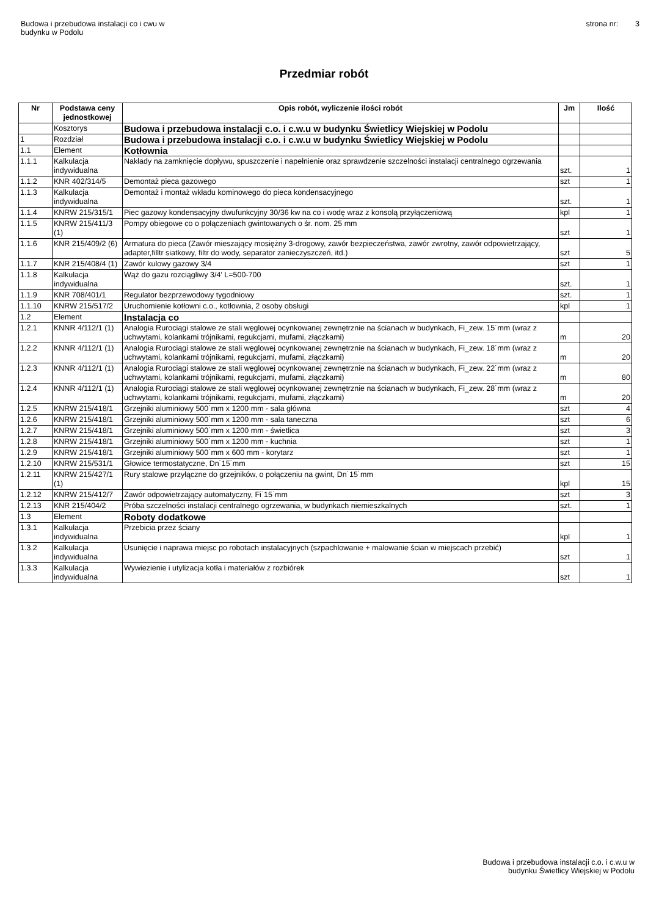Budowa i przebudowa instalacji co i cwu w
budynku w Podolu
strona nr: 3
Przedmiar robót
| Nr | Podstawa ceny jednostkowej | Opis robót, wyliczenie ilości robót | Jm | Ilość |
| --- | --- | --- | --- | --- |
| | Kosztorys | Budowa i przebudowa instalacji c.o. i c.w.u w budynku Świetlicy Wiejskiej w Podolu | | |
| 1 | Rozdział | Budowa i przebudowa instalacji c.o. i c.w.u w budynku Świetlicy Wiejskiej w Podolu | | |
| 1.1 | Element | Kotłownia | | |
| 1.1.1 | Kalkulacja indywidualna | Nakłady na zamknięcie dopływu, spuszczenie i napełnienie oraz sprawdzenie szczelności instalacji centralnego ogrzewania | szt. | 1 |
| 1.1.2 | KNR 402/314/5 | Demontaż pieca gazowego | szt | 1 |
| 1.1.3 | Kalkulacja indywidualna | Demontaż i montaż wkładu kominowego do pieca kondensacyjnego | szt. | 1 |
| 1.1.4 | KNRW 215/315/1 | Piec gazowy kondensacyjny dwufunkcyjny 30/36 kw na co i wodę wraz z konsolą przyłączeniową | kpl | 1 |
| 1.1.5 | KNRW 215/411/3 (1) | Pompy obiegowe co o połączeniach gwintowanych o śr. nom. 25 mm | szt | 1 |
| 1.1.6 | KNR 215/409/2 (6) | Armatura do pieca (Zawór mieszający mosiężny 3-drogowy, zawór bezpieczeństwa, zawór zwrotny, zawór odpowietrzający, adapter,filltr siatkowy, filtr do wody, separator zanieczyszczeń, itd.) | szt | 5 |
| 1.1.7 | KNR 215/408/4 (1) | Zawór kulowy gazowy 3/4 | szt | 1 |
| 1.1.8 | Kalkulacja indywidualna | Wąż do gazu rozciągliwy 3/4' L=500-700 | szt. | 1 |
| 1.1.9 | KNR 708/401/1 | Regulator bezprzewodowy tygodniowy | szt. | 1 |
| 1.1.10 | KNRW 215/517/2 | Uruchomienie kotłowni c.o., kotłownia, 2 osoby obsługi | kpl | 1 |
| 1.2 | Element | Instalacja co | | |
| 1.2.1 | KNNR 4/112/1 (1) | Analogia Rurociągi stalowe ze stali węglowej ocynkowanej zewnętrznie na ścianach w budynkach, Fi_zew. 15˙mm (wraz z uchwytami, kolankami trójnikami, regukcjami, mufami, złączkami) | m | 20 |
| 1.2.2 | KNNR 4/112/1 (1) | Analogia Rurociągi stalowe ze stali węglowej ocynkowanej zewnętrznie na ścianach w budynkach, Fi_zew. 18˙mm (wraz z uchwytami, kolankami trójnikami, regukcjami, mufami, złączkami) | m | 20 |
| 1.2.3 | KNNR 4/112/1 (1) | Analogia Rurociągi stalowe ze stali węglowej ocynkowanej zewnętrznie na ścianach w budynkach, Fi_zew. 22˙mm (wraz z uchwytami, kolankami trójnikami, regukcjami, mufami, złączkami) | m | 80 |
| 1.2.4 | KNNR 4/112/1 (1) | Analogia Rurociągi stalowe ze stali węglowej ocynkowanej zewnętrznie na ścianach w budynkach, Fi_zew. 28˙mm (wraz z uchwytami, kolankami trójnikami, regukcjami, mufami, złączkami) | m | 20 |
| 1.2.5 | KNRW 215/418/1 | Grzejniki aluminiowy 500˙mm x 1200 mm - sala główna | szt | 4 |
| 1.2.6 | KNRW 215/418/1 | Grzejniki aluminiowy 500˙mm x 1200 mm - sala taneczna | szt | 6 |
| 1.2.7 | KNRW 215/418/1 | Grzejniki aluminiowy 500˙mm x 1200 mm - świetlica | szt | 3 |
| 1.2.8 | KNRW 215/418/1 | Grzejniki aluminiowy 500˙mm x 1200 mm - kuchnia | szt | 1 |
| 1.2.9 | KNRW 215/418/1 | Grzejniki aluminiowy 500˙mm x 600 mm - korytarz | szt | 1 |
| 1.2.10 | KNRW 215/531/1 | Głowice termostatyczne, Dn˙15˙mm | szt | 15 |
| 1.2.11 | KNRW 215/427/1 (1) | Rury stalowe przyłączne do grzejników, o połączeniu na gwint, Dn˙15˙mm | kpl | 15 |
| 1.2.12 | KNRW 215/412/7 | Zawór odpowietrzający automatyczny, Fi˙15˙mm | szt | 3 |
| 1.2.13 | KNR 215/404/2 | Próba szczelności instalacji centralnego ogrzewania, w budynkach niemieszkalnych | szt. | 1 |
| 1.3 | Element | Roboty dodatkowe | | |
| 1.3.1 | Kalkulacja indywidualna | Przebicia przez ściany | kpl | 1 |
| 1.3.2 | Kalkulacja indywidualna | Usunięcie i naprawa miejsc po robotach instalacyjnych (szpachlowanie + malowanie ścian w miejscach przebić) | szt | 1 |
| 1.3.3 | Kalkulacja indywidualna | Wywiezienie i utylizacja kotła i materiałów z rozbiórek | szt | 1 |
Budowa i przebudowa instalacji c.o. i c.w.u w
budynku Świetlicy Wiejskiej w Podolu